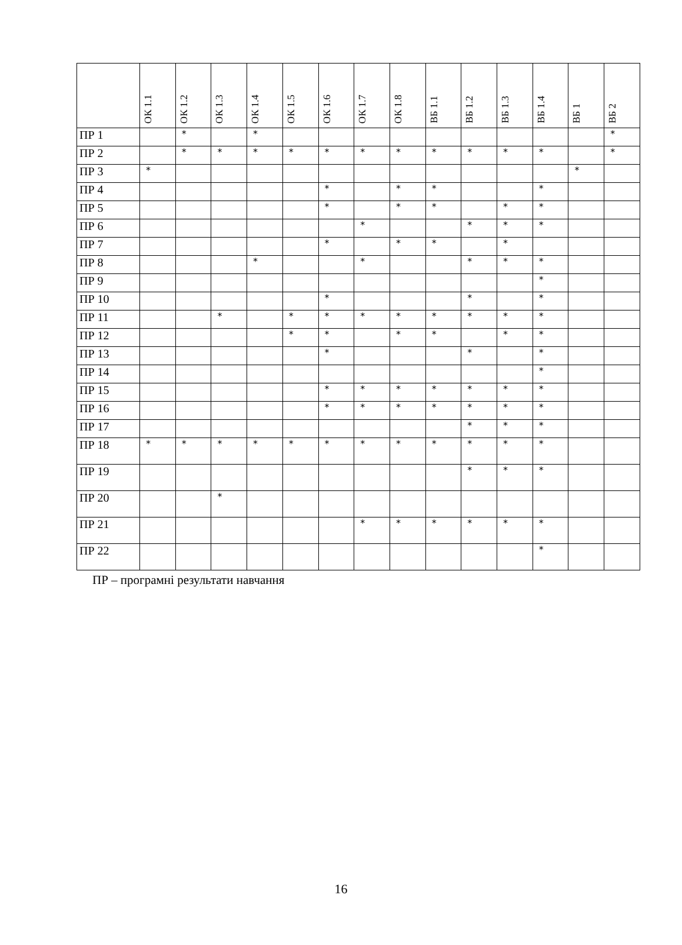| | ОК 1.1 | ОК 1.2 | ОК 1.3 | ОК 1.4 | ОК 1.5 | ОК 1.6 | ОК 1.7 | ОК 1.8 | ВБ 1.1 | ВБ 1.2 | ВБ 1.3 | ВБ 1.4 | ВБ 1 | ВБ 2 |
| --- | --- | --- | --- | --- | --- | --- | --- | --- | --- | --- | --- | --- | --- | --- |
| ПР 1 | | * | | * | | | | | | | | | | * |
| ПР 2 | | * | * | * | * | * | * | * | * | * | * | * | | * |
| ПР 3 | * | | | | | | | | | | | | * | |
| ПР 4 | | | | | | * | | * | * | | | * | | |
| ПР 5 | | | | | | * | | * | * | | * | * | | |
| ПР 6 | | | | | | | * | | | * | * | * | | |
| ПР 7 | | | | | | * | | * | * | | * | | | |
| ПР 8 | | | | * | | | * | | | * | * | * | | |
| ПР 9 | | | | | | | | | | | | * | | |
| ПР 10 | | | | | | * | | | | * | | * | | |
| ПР 11 | | | * | | * | * | * | * | * | * | * | * | | |
| ПР 12 | | | | | * | * | | * | * | | * | * | | |
| ПР 13 | | | | | | * | | | | * | | * | | |
| ПР 14 | | | | | | | | | | | | * | | |
| ПР 15 | | | | | | * | * | * | * | * | * | * | | |
| ПР 16 | | | | | | * | * | * | * | * | * | * | | |
| ПР 17 | | | | | | | | | | * | * | * | | |
| ПР 18 | * | * | * | * | * | * | * | * | * | * | * | * | | |
| ПР 19 | | | | | | | | | | * | * | * | | |
| ПР 20 | | | * | | | | | | | | | | | |
| ПР 21 | | | | | | | * | * | * | * | * | * | | |
| ПР 22 | | | | | | | | | | | | * | | |
ПР – програмні результати навчання
16